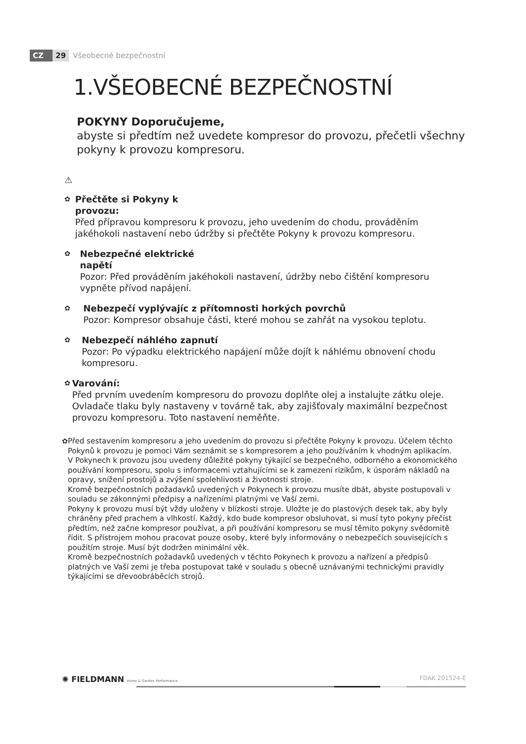CZ 29 Všeobecné bezpečnostní
1.VŠEOBECNÉ BEZPEČNOSTNÍ
POKYNY Doporučujeme,
abyste si předtím než uvedete kompresor do provozu, přečetli všechny pokyny k provozu kompresoru.
⚠
✿
Přečtěte si Pokyny k
provozu:
Před přípravou kompresoru k provozu, jeho uvedením do chodu, prováděním jakéhokoli nastavení nebo údržby si přečtěte Pokyny k provozu kompresoru.
✿
Nebezpečné elektrické
napětí
Pozor: Před prováděním jakéhokoli nastavení, údržby nebo čištění kompresoru vypněte přívod napájení.
✿
Nebezpečí vyplývajíc z přítomnosti horkých povrchů
Pozor: Kompresor obsahuje části, které mohou se zahřát na vysokou teplotu.
✿
Nebezpečí náhlého zapnutí
Pozor: Po výpadku elektrického napájení může dojít k náhlému obnovení chodu kompresoru.
✿
Varování:
Před prvním uvedením kompresoru do provozu doplňte olej a instalujte zátku oleje. Ovladače tlaku byly nastaveny v továrně tak, aby zajišťovaly maximální bezpečnost provozu kompresoru. Toto nastavení neměňte.
✿ Před sestavením kompresoru a jeho uvedením do provozu si přečtěte Pokyny k provozu. Účelem těchto Pokynů k provozu je pomoci Vám seznámit se s kompresorem a jeho používáním k vhodným aplikacím.
V Pokynech k provozu jsou uvedeny důležité pokyny týkající se bezpečného, odborného a ekonomického používání kompresoru, spolu s informacemi vztahujícími se k zamezení rizikům, k úsporám nákladů na opravy, snížení prostojů a zvýšení spolehlivosti a životnosti stroje.
Kromě bezpečnostních požadavků uvedených v Pokynech k provozu musíte dbát, abyste postupovali v souladu se zákonnými předpisy a nařízeními platnými ve Vaší zemi.
Pokyny k provozu musí být vždy uloženy v blízkosti stroje. Uložte je do plastových desek tak, aby byly chráněny před prachem a vlhkostí. Každý, kdo bude kompresor obsluhovat, si musí tyto pokyny přečíst předtím, než začne kompresor používat, a při používání kompresoru se musí těmito pokyny svědomitě řídit. S přístrojem mohou pracovat pouze osoby, které byly informovány o nebezpečích souvisejících s použitím stroje. Musí být dodržen minimální věk.
Kromě bezpečnostních požadavků uvedených v těchto Pokynech k provozu a nařízení a předpisů platných ve Vaší zemi je třeba postupovat také v souladu s obecně uznávanými technickými pravidly týkajícími se dřevoobráběcích strojů.
✺ FIELDMANN Home & Garden Performance FDAK 201524-E